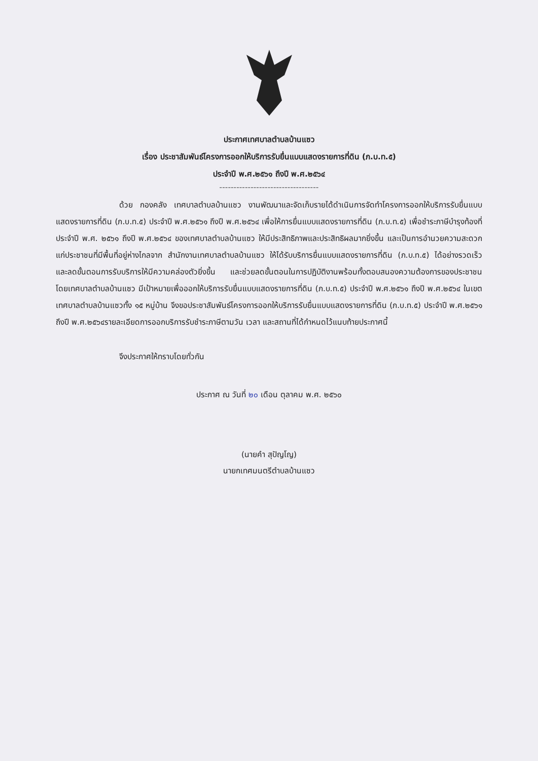ประกาศเทศบาลตำบลบ้านแซว
เรื่อง ประชาสัมพันธ์โครงการออกให้บริการรับยื่นแบบแสดงรายการที่ดิน (ภ.บ.ท.๕)
ประจำปี พ.ศ.๒๕๖๑ ถึงปี พ.ศ.๒๕๖๔
-----------------------------------
ด้วย กองคลัง เทศบาลตำบลบ้านแซว งานพัฒนาและจัดเก็บรายได้ดำเนินการจัดทำโครงการออกให้บริการรับยื่นแบบแสดงรายการที่ดิน (ภ.บ.ท.๕) ประจำปี พ.ศ.๒๕๖๑ ถึงปี พ.ศ.๒๕๖๔ เพื่อให้การยื่นแบบแสดงรายการที่ดิน (ภ.บ.ท.๕) เพื่อชำระภาษีบำรุงท้องที่ ประจำปี พ.ศ. ๒๕๖๑ ถึงปี พ.ศ.๒๕๖๔ ของเทศบาลตำบลบ้านแซว ให้มีประสิทธิภาพและประสิทธิผลมากยิ่งขึ้น และเป็นการอำนวยความสะดวกแก่ประชาชนที่มีพื้นที่อยู่ห่างไกลจาก สำนักงานเทศบาลตำบลบ้านแซว ให้ได้รับบริการยื่นแบบแสดงรายการที่ดิน (ภ.บ.ท.๕) ได้อย่างรวดเร็วและลดขั้นตอนการรับบริการให้มีความคล่องตัวยิ่งขึ้น และช่วยลดขั้นตอนในการปฏิบัติงานพร้อมทั้งตอบสนองความต้องการของประชาชน โดยเทศบาลตำบลบ้านแซว มีเป้าหมายเพื่อออกให้บริการรับยื่นแบบแสดงรายการที่ดิน (ภ.บ.ท.๕) ประจำปี พ.ศ.๒๕๖๑ ถึงปี พ.ศ.๒๕๖๔ ในเขตเทศบาลตำบลบ้านแซวทั้ง ๑๕ หมู่บ้าน จึงขอประชาสัมพันธ์โครงการออกให้บริการรับยื่นแบบแสดงรายการที่ดิน (ภ.บ.ท.๕) ประจำปี พ.ศ.๒๕๖๑ ถึงปี พ.ศ.๒๕๖๔รายละเอียดการออกบริการรับชำระภาษีตามวัน เวลา และสถานที่ได้กำหนดไว้แนบท้ายประกาศนี้
จึงประกาศให้ทราบโดยทั่วกัน
ประกาศ ณ วันที่ ๒๐ เดือน ตุลาคม พ.ศ. ๒๕๖๐
(นายคำ สุปัญโญ)
นายกเทศมนตรีตำบลบ้านแซว